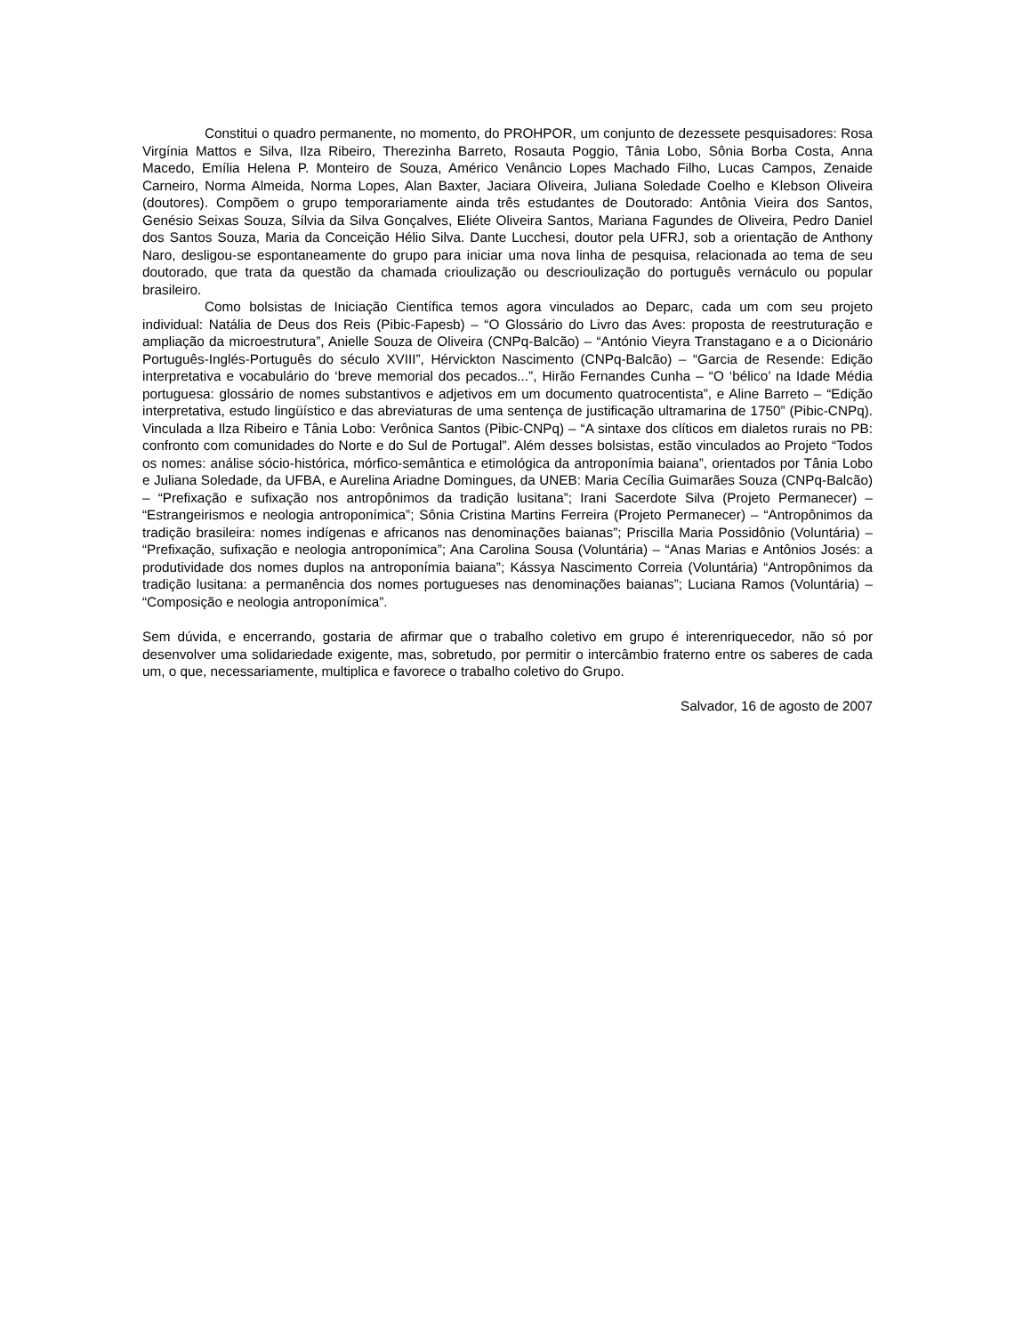Constitui o quadro permanente, no momento, do PROHPOR, um conjunto de dezessete pesquisadores: Rosa Virgínia Mattos e Silva, Ilza Ribeiro, Therezinha Barreto, Rosauta Poggio, Tânia Lobo, Sônia Borba Costa, Anna Macedo, Emília Helena P. Monteiro de Souza, Américo Venâncio Lopes Machado Filho, Lucas Campos, Zenaide Carneiro, Norma Almeida, Norma Lopes, Alan Baxter, Jaciara Oliveira, Juliana Soledade Coelho e Klebson Oliveira (doutores). Compõem o grupo temporariamente ainda três estudantes de Doutorado: Antônia Vieira dos Santos, Genésio Seixas Souza, Sílvia da Silva Gonçalves, Eliéte Oliveira Santos, Mariana Fagundes de Oliveira, Pedro Daniel dos Santos Souza, Maria da Conceição Hélio Silva. Dante Lucchesi, doutor pela UFRJ, sob a orientação de Anthony Naro, desligou-se espontaneamente do grupo para iniciar uma nova linha de pesquisa, relacionada ao tema de seu doutorado, que trata da questão da chamada crioulização ou descrioulização do português vernáculo ou popular brasileiro.
Como bolsistas de Iniciação Científica temos agora vinculados ao Deparc, cada um com seu projeto individual: Natália de Deus dos Reis (Pibic-Fapesb) – “O Glossário do Livro das Aves: proposta de reestruturação e ampliação da microestrutura”, Anielle Souza de Oliveira (CNPq-Balcão) – “António Vieyra Transtagano e a o Dicionário Português-Inglés-Português do século XVIII”, Hérvickton Nascimento (CNPq-Balcão) – “Garcia de Resende: Edição interpretativa e vocabulário do ‘breve memorial dos pecados...”, Hirão Fernandes Cunha – “O ‘bélico’ na Idade Média portuguesa: glossário de nomes substantivos e adjetivos em um documento quatrocentista”, e Aline Barreto – “Edição interpretativa, estudo lingüístico e das abreviaturas de uma sentença de justificação ultramarina de 1750” (Pibic-CNPq). Vinculada a Ilza Ribeiro e Tânia Lobo: Verônica Santos (Pibic-CNPq) – “A sintaxe dos clíticos em dialetos rurais no PB: confronto com comunidades do Norte e do Sul de Portugal”. Além desses bolsistas, estão vinculados ao Projeto “Todos os nomes: análise sócio-histórica, mórfico-semântica e etimológica da antroponímia baiana”, orientados por Tânia Lobo e Juliana Soledade, da UFBA, e Aurelina Ariadne Domingues, da UNEB: Maria Cecília Guimarães Souza (CNPq-Balcão) – “Prefixação e sufixação nos antropônimos da tradição lusitana”; Irani Sacerdote Silva (Projeto Permanecer) – “Estrangeirismos e neologia antroponímica”; Sônia Cristina Martins Ferreira (Projeto Permanecer) – “Antropônimos da tradição brasileira: nomes indígenas e africanos nas denominações baianas”; Priscilla Maria Possidônio (Voluntária) – “Prefixação, sufixação e neologia antroponímica”; Ana Carolina Sousa (Voluntária) – “Anas Marias e Antônios Josés: a produtividade dos nomes duplos na antroponímia baiana”; Kássya Nascimento Correia (Voluntária) “Antropônimos da tradição lusitana: a permanência dos nomes portugueses nas denominações baianas”; Luciana Ramos (Voluntária) – “Composição e neologia antroponímica”.
Sem dúvida, e encerrando, gostaria de afirmar que o trabalho coletivo em grupo é interenriquecedor, não só por desenvolver uma solidariedade exigente, mas, sobretudo, por permitir o intercâmbio fraterno entre os saberes de cada um, o que, necessariamente, multiplica e favorece o trabalho coletivo do Grupo.
Salvador, 16 de agosto de 2007